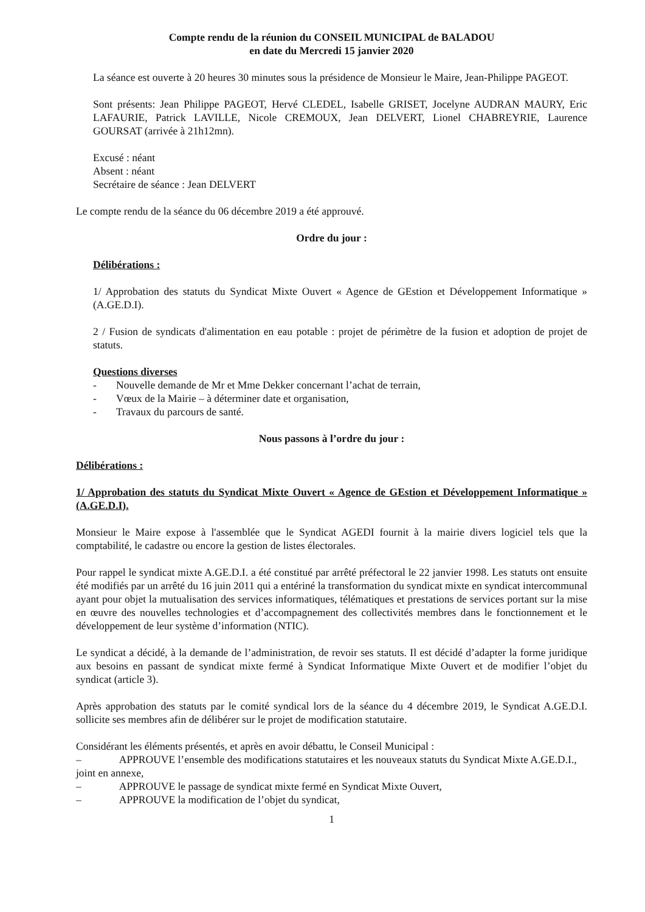Compte rendu de la réunion du CONSEIL MUNICIPAL de BALADOU
en date du Mercredi 15 janvier 2020
La séance est ouverte à 20 heures 30 minutes sous la présidence de Monsieur le Maire, Jean-Philippe PAGEOT.
Sont présents: Jean Philippe PAGEOT, Hervé CLEDEL, Isabelle GRISET, Jocelyne AUDRAN MAURY, Eric LAFAURIE, Patrick LAVILLE, Nicole CREMOUX, Jean DELVERT, Lionel CHABREYRIE, Laurence GOURSAT (arrivée à 21h12mn).
Excusé : néant
Absent : néant
Secrétaire de séance : Jean DELVERT
Le compte rendu de la séance du 06 décembre 2019 a été approuvé.
Ordre du jour :
Délibérations :
1/ Approbation des statuts du Syndicat Mixte Ouvert « Agence de GEstion et Développement Informatique » (A.GE.D.I).
2 / Fusion de syndicats d'alimentation en eau potable : projet de périmètre de la fusion et adoption de projet de statuts.
Questions diverses
- Nouvelle demande de Mr et Mme Dekker concernant l’achat de terrain,
- Vœux de la Mairie – à déterminer date et organisation,
- Travaux du parcours de santé.
Nous passons à l’ordre du jour :
Délibérations :
1/ Approbation des statuts du Syndicat Mixte Ouvert « Agence de GEstion et Développement Informatique » (A.GE.D.I).
Monsieur le Maire expose à l'assemblée que le Syndicat AGEDI fournit à la mairie divers logiciel tels que la comptabilité, le cadastre ou encore la gestion de listes électorales.
Pour rappel le syndicat mixte A.GE.D.I. a été constitué par arrêté préfectoral le 22 janvier 1998. Les statuts ont ensuite été modifiés par un arrêté du 16 juin 2011 qui a entériné la transformation du syndicat mixte en syndicat intercommunal ayant pour objet la mutualisation des services informatiques, télématiques et prestations de services portant sur la mise en œuvre des nouvelles technologies et d’accompagnement des collectivités membres dans le fonctionnement et le développement de leur système d’information (NTIC).
Le syndicat a décidé, à la demande de l’administration, de revoir ses statuts. Il est décidé d’adapter la forme juridique aux besoins en passant de syndicat mixte fermé à Syndicat Informatique Mixte Ouvert et de modifier l’objet du syndicat (article 3).
Après approbation des statuts par le comité syndical lors de la séance du 4 décembre 2019, le Syndicat A.GE.D.I. sollicite ses membres afin de délibérer sur le projet de modification statutaire.
Considérant les éléments présentés, et après en avoir débattu, le Conseil Municipal :
– APPROUVE l’ensemble des modifications statutaires et les nouveaux statuts du Syndicat Mixte A.GE.D.I., joint en annexe,
– APPROUVE le passage de syndicat mixte fermé en Syndicat Mixte Ouvert,
– APPROUVE la modification de l’objet du syndicat,
1